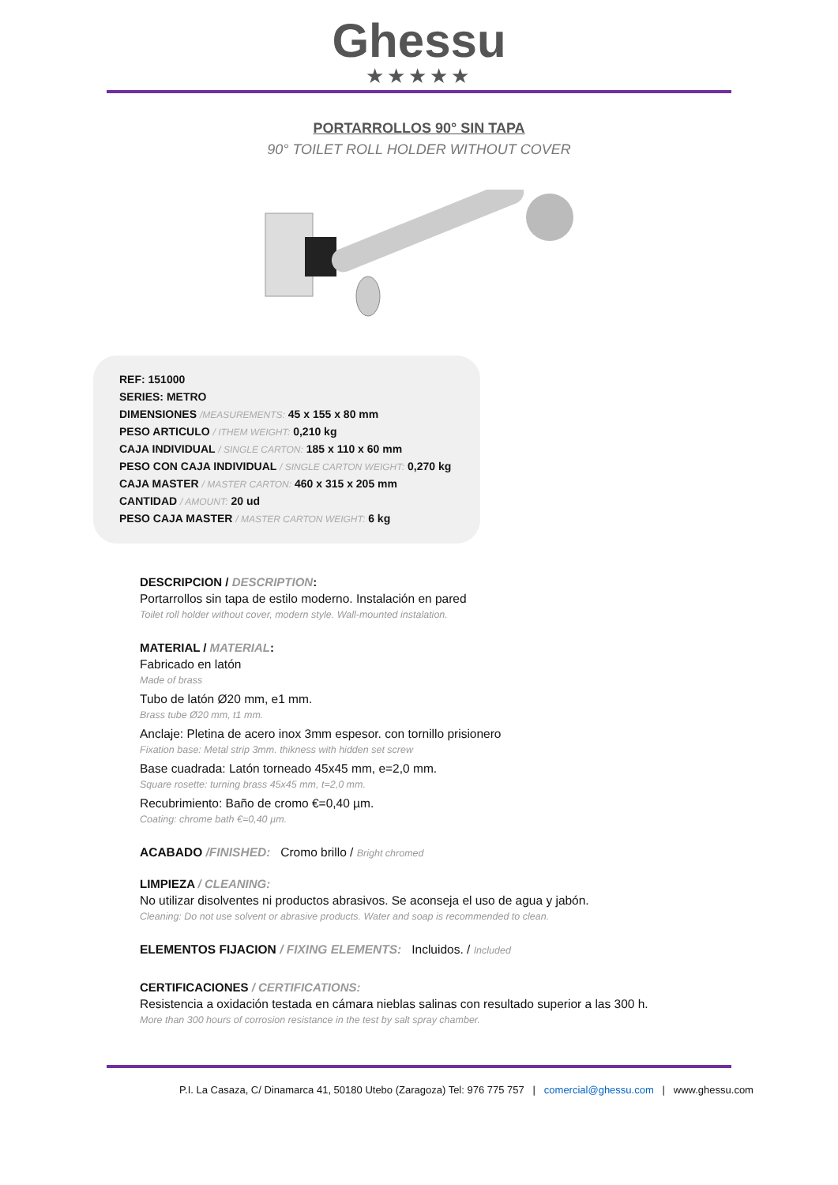Ghessu
★★★★★
PORTARROLLOS 90° SIN TAPA
90° TOILET ROLL HOLDER WITHOUT COVER
REF: 151000
SERIES: METRO
DIMENSIONES /MEASUREMENTS: 45 x 155 x 80 mm
PESO ARTICULO / ITHEM WEIGHT: 0,210 kg
CAJA INDIVIDUAL / SINGLE CARTON: 185 x 110 x 60 mm
PESO CON CAJA INDIVIDUAL / SINGLE CARTON WEIGHT: 0,270 kg
CAJA MASTER / MASTER CARTON: 460 x 315 x 205 mm
CANTIDAD / AMOUNT: 20 ud
PESO CAJA MASTER / MASTER CARTON WEIGHT: 6 kg
DESCRIPCION / DESCRIPTION:
Portarrollos sin tapa de estilo moderno. Instalación en pared
Toilet roll holder without cover, modern style. Wall-mounted instalation.
MATERIAL / MATERIAL:
Fabricado en latón
Made of brass
Tubo de latón Ø20 mm, e1 mm.
Brass tube Ø20 mm, t1 mm.
Anclaje: Pletina de acero inox 3mm espesor. con tornillo prisionero
Fixation base: Metal strip 3mm. thikness with hidden set screw
Base cuadrada: Latón torneado 45x45 mm, e=2,0 mm.
Square rosette: turning brass 45x45 mm, t=2,0 mm.
Recubrimiento: Baño de cromo €=0,40 µm.
Coating: chrome bath €=0,40 µm.
ACABADO /FINISHED: Cromo brillo / Bright chromed
LIMPIEZA / CLEANING:
No utilizar disolventes ni productos abrasivos. Se aconseja el uso de agua y jabón.
Cleaning: Do not use solvent or abrasive products. Water and soap is recommended to clean.
ELEMENTOS FIJACION / FIXING ELEMENTS: Incluidos. / Included
CERTIFICACIONES / CERTIFICATIONS:
Resistencia a oxidación testada en cámara nieblas salinas con resultado superior a las 300 h.
More than 300 hours of corrosion resistance in the test by salt spray chamber.
P.I. La Casaza, C/ Dinamarca 41, 50180 Utebo (Zaragoza) Tel: 976 775 757 | comercial@ghessu.com | www.ghessu.com